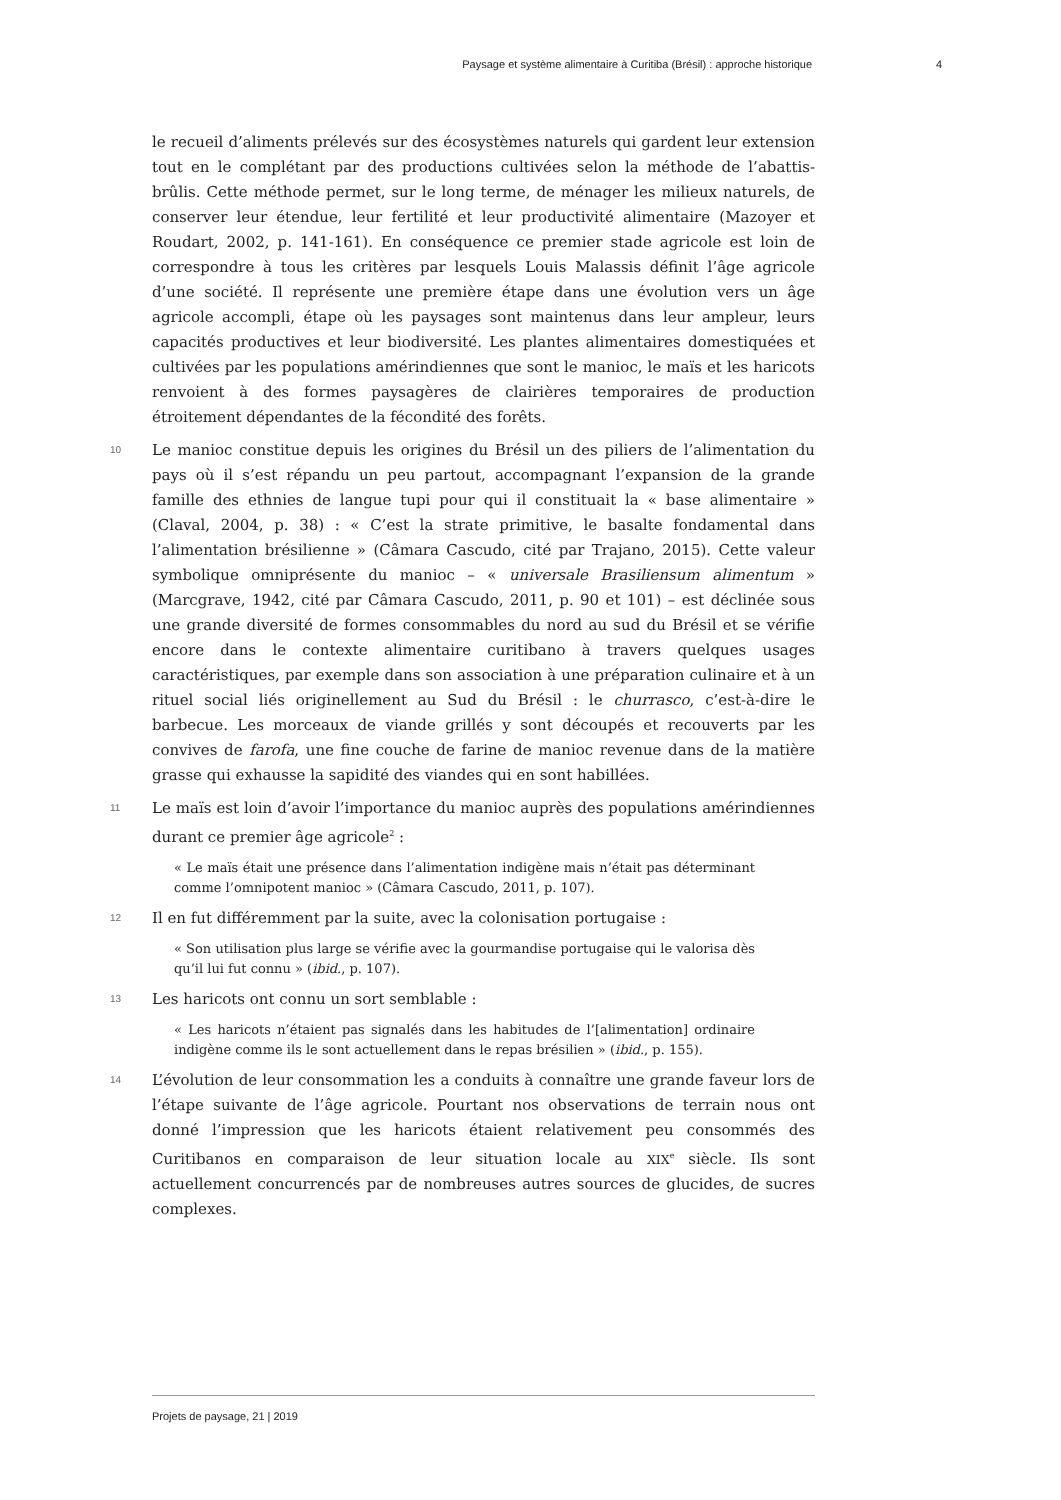Paysage et système alimentaire à Curitiba (Brésil) : approche historique 4
le recueil d’aliments prélevés sur des écosystèmes naturels qui gardent leur extension tout en le complétant par des productions cultivées selon la méthode de l’abattis-brûlis. Cette méthode permet, sur le long terme, de ménager les milieux naturels, de conserver leur étendue, leur fertilité et leur productivité alimentaire (Mazoyer et Roudart, 2002, p. 141-161). En conséquence ce premier stade agricole est loin de correspondre à tous les critères par lesquels Louis Malassis définit l’âge agricole d’une société. Il représente une première étape dans une évolution vers un âge agricole accompli, étape où les paysages sont maintenus dans leur ampleur, leurs capacités productives et leur biodiversité. Les plantes alimentaires domestiquées et cultivées par les populations amérindiennes que sont le manioc, le maïs et les haricots renvoient à des formes paysagères de clairières temporaires de production étroitement dépendantes de la fécondité des forêts.
10
Le manioc constitue depuis les origines du Brésil un des piliers de l’alimentation du pays où il s’est répandu un peu partout, accompagnant l’expansion de la grande famille des ethnies de langue tupi pour qui il constituait la « base alimentaire » (Claval, 2004, p. 38) : « C’est la strate primitive, le basalte fondamental dans l’alimentation brésilienne » (Câmara Cascudo, cité par Trajano, 2015). Cette valeur symbolique omniprésente du manioc – « universale Brasiliensum alimentum » (Marcgrave, 1942, cité par Câmara Cascudo, 2011, p. 90 et 101) – est déclinée sous une grande diversité de formes consommables du nord au sud du Brésil et se vérifie encore dans le contexte alimentaire curitibano à travers quelques usages caractéristiques, par exemple dans son association à une préparation culinaire et à un rituel social liés originellement au Sud du Brésil : le churrasco, c’est-à-dire le barbecue. Les morceaux de viande grillés y sont découpés et recouverts par les convives de farofa, une fine couche de farine de manioc revenue dans de la matière grasse qui exhausse la sapidité des viandes qui en sont habillées.
11
Le maïs est loin d’avoir l’importance du manioc auprès des populations amérindiennes durant ce premier âge agricole<sup>2</sup> :
« Le maïs était une présence dans l’alimentation indigène mais n’était pas déterminant comme l’omnipotent manioc » (Câmara Cascudo, 2011, p. 107).
12
Il en fut différemment par la suite, avec la colonisation portugaise :
« Son utilisation plus large se vérifie avec la gourmandise portugaise qui le valorisa dès qu’il lui fut connu » (ibid., p. 107).
13
Les haricots ont connu un sort semblable :
« Les haricots n’étaient pas signalés dans les habitudes de l’[alimentation] ordinaire indigène comme ils le sont actuellement dans le repas brésilien » (ibid., p. 155).
14
L’évolution de leur consommation les a conduits à connaître une grande faveur lors de l’étape suivante de l’âge agricole. Pourtant nos observations de terrain nous ont donné l’impression que les haricots étaient relativement peu consommés des Curitibanos en comparaison de leur situation locale au XIX<sup>e</sup> siècle. Ils sont actuellement concurrencés par de nombreuses autres sources de glucides, de sucres complexes.
Projets de paysage, 21 | 2019